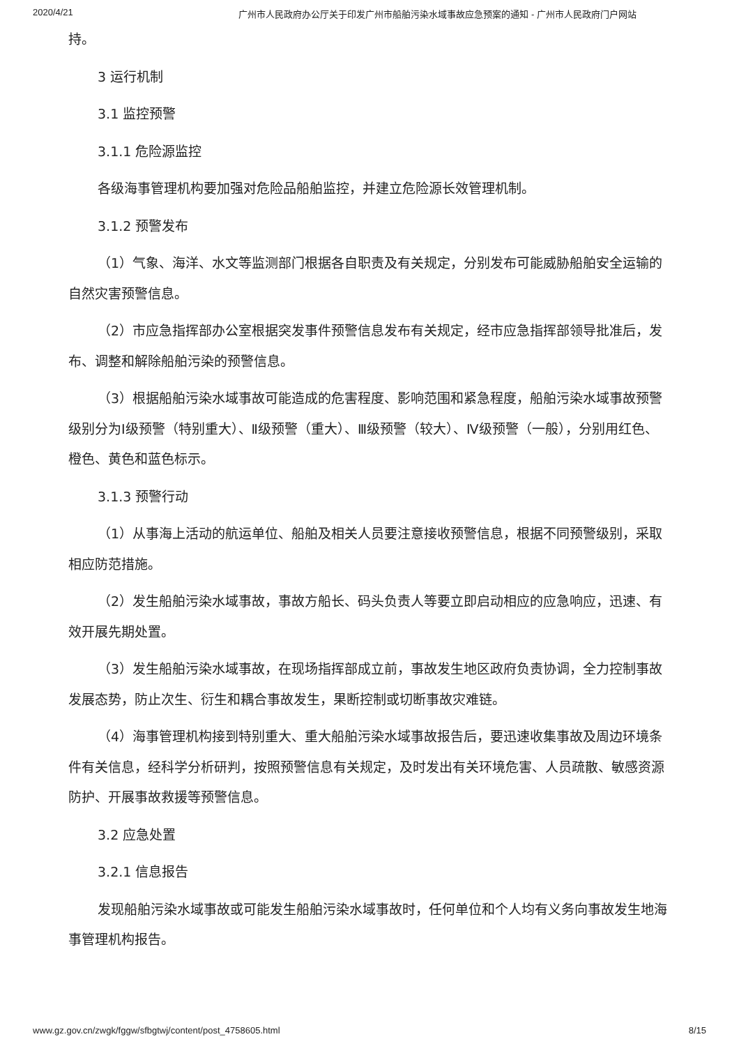2020/4/21 广州市人民政府办公厅关于印发广州市船舶污染水域事故应急预案的通知 - 广州市人民政府门户网站
持。
3 运行机制
3.1 监控预警
3.1.1 危险源监控
各级海事管理机构要加强对危险品船舶监控，并建立危险源长效管理机制。
3.1.2 预警发布
（1）气象、海洋、水文等监测部门根据各自职责及有关规定，分别发布可能威胁船舶安全运输的自然灾害预警信息。
（2）市应急指挥部办公室根据突发事件预警信息发布有关规定，经市应急指挥部领导批准后，发布、调整和解除船舶污染的预警信息。
（3）根据船舶污染水域事故可能造成的危害程度、影响范围和紧急程度，船舶污染水域事故预警级别分为I级预警（特别重大）、Ⅱ级预警（重大）、Ⅲ级预警（较大）、Ⅳ级预警（一般），分别用红色、橙色、黄色和蓝色标示。
3.1.3 预警行动
（1）从事海上活动的航运单位、船舶及相关人员要注意接收预警信息，根据不同预警级别，采取相应防范措施。
（2）发生船舶污染水域事故，事故方船长、码头负责人等要立即启动相应的应急响应，迅速、有效开展先期处置。
（3）发生船舶污染水域事故，在现场指挥部成立前，事故发生地区政府负责协调，全力控制事故发展态势，防止次生、衍生和耦合事故发生，果断控制或切断事故灾难链。
（4）海事管理机构接到特别重大、重大船舶污染水域事故报告后，要迅速收集事故及周边环境条件有关信息，经科学分析研判，按照预警信息有关规定，及时发出有关环境危害、人员疏散、敏感资源防护、开展事故救援等预警信息。
3.2 应急处置
3.2.1 信息报告
发现船舶污染水域事故或可能发生船舶污染水域事故时，任何单位和个人均有义务向事故发生地海事管理机构报告。
www.gz.gov.cn/zwgk/fggw/sfbgtwj/content/post_4758605.html 8/15